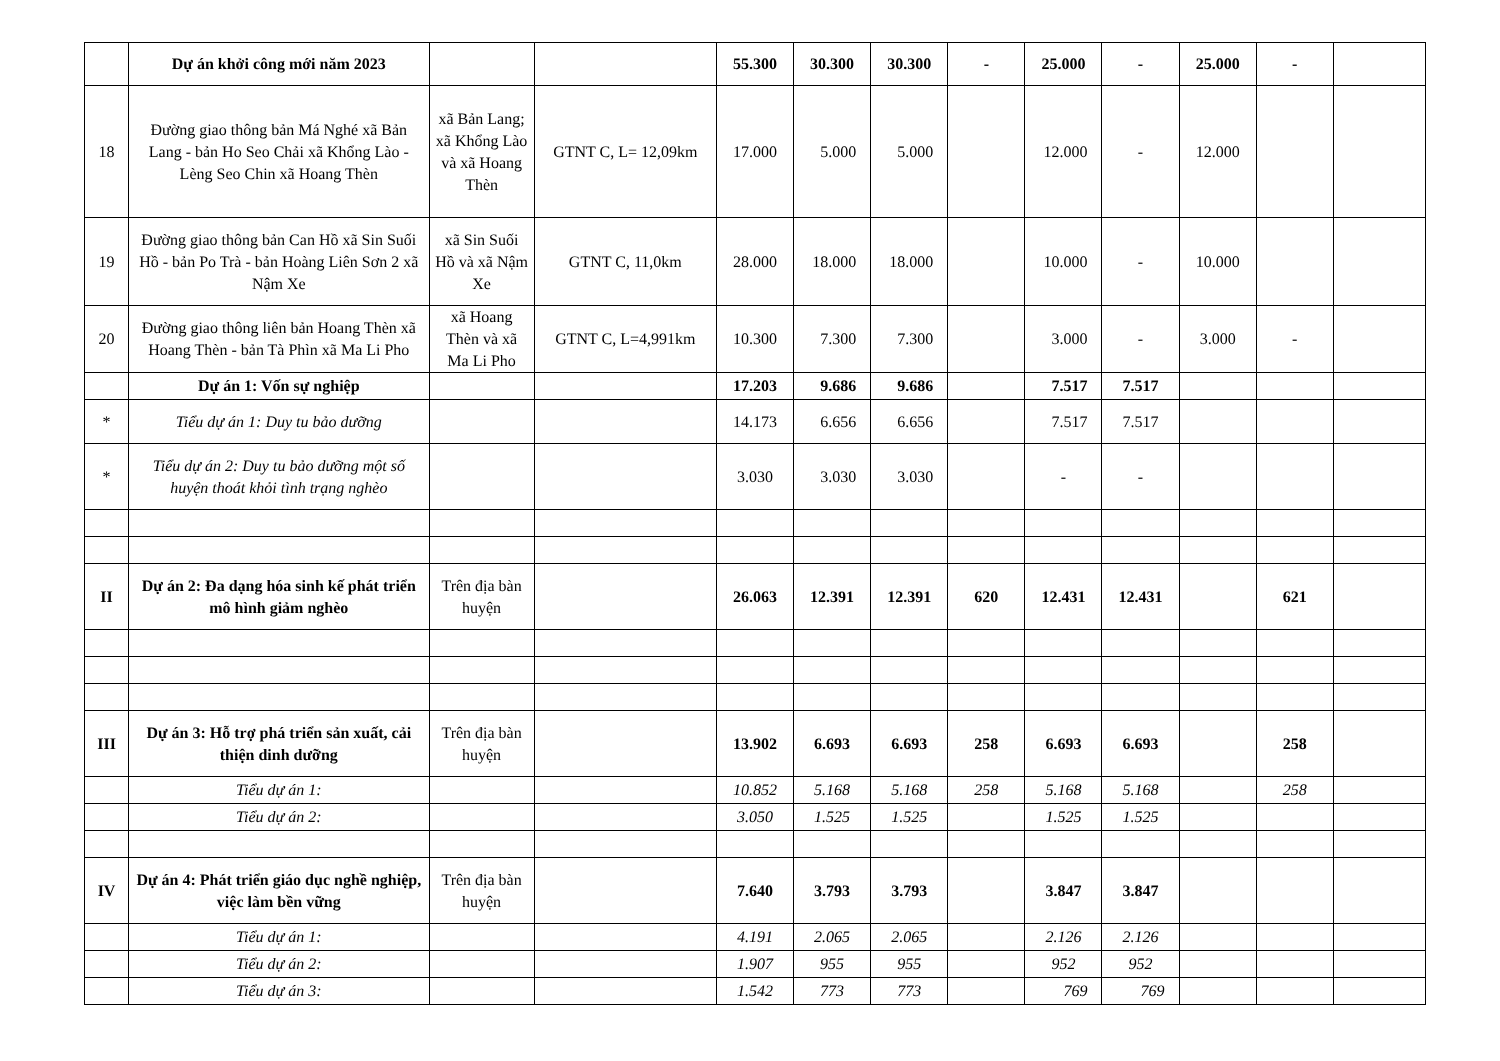| | Dự án khởi công mới năm 2023 | | | 55.300 | 30.300 | 30.300 | - | 25.000 | - | 25.000 | - | |
| 18 | Đường giao thông bản Má Nghé xã Bản Lang - bản Ho Seo Chải xã Khổng Lào - Lèng Seo Chin xã Hoang Thèn | xã Bản Lang; xã Khổng Lào và xã Hoang Thèn | GTNT C, L= 12,09km | 17.000 | 5.000 | 5.000 | | 12.000 | - | 12.000 | | |
| 19 | Đường giao thông bản Can Hồ xã Sin Suối Hồ - bản Po Trà - bản Hoàng Liên Sơn 2 xã Nậm Xe | xã Sin Suối Hồ và xã Nậm Xe | GTNT C, 11,0km | 28.000 | 18.000 | 18.000 | | 10.000 | - | 10.000 | | |
| 20 | Đường giao thông liên bản Hoang Thèn xã Hoang Thèn - bản Tà Phìn xã Ma Li Pho | xã Hoang Thèn và xã Ma Li Pho | GTNT C, L=4,991km | 10.300 | 7.300 | 7.300 | | 3.000 | - | 3.000 | - | |
| | Dự án 1: Vốn sự nghiệp | | | 17.203 | 9.686 | 9.686 | | 7.517 | 7.517 | | | |
| * | Tiểu dự án 1: Duy tu bảo dưỡng | | | 14.173 | 6.656 | 6.656 | | 7.517 | 7.517 | | | |
| * | Tiểu dự án 2: Duy tu bảo dưỡng một số huyện thoát khỏi tình trạng nghèo | | | 3.030 | 3.030 | 3.030 | | - | - | | | |
| II | Dự án 2: Đa dạng hóa sinh kế phát triển mô hình giảm nghèo | Trên địa bàn huyện | | 26.063 | 12.391 | 12.391 | 620 | 12.431 | 12.431 | | 621 | |
| III | Dự án 3: Hỗ trợ phá triển sản xuất, cải thiện dinh dưỡng | Trên địa bàn huyện | | 13.902 | 6.693 | 6.693 | 258 | 6.693 | 6.693 | | 258 | |
| | Tiểu dự án 1: | | | 10.852 | 5.168 | 5.168 | 258 | 5.168 | 5.168 | | 258 | |
| | Tiểu dự án 2: | | | 3.050 | 1.525 | 1.525 | | 1.525 | 1.525 | | | |
| IV | Dự án 4: Phát triển giáo dục nghề nghiệp, việc làm bền vững | Trên địa bàn huyện | | 7.640 | 3.793 | 3.793 | | 3.847 | 3.847 | | | |
| | Tiểu dự án 1: | | | 4.191 | 2.065 | 2.065 | | 2.126 | 2.126 | | | |
| | Tiểu dự án 2: | | | 1.907 | 955 | 955 | | 952 | 952 | | | |
| | Tiểu dự án 3: | | | 1.542 | 773 | 773 | | 769 | 769 | | | |